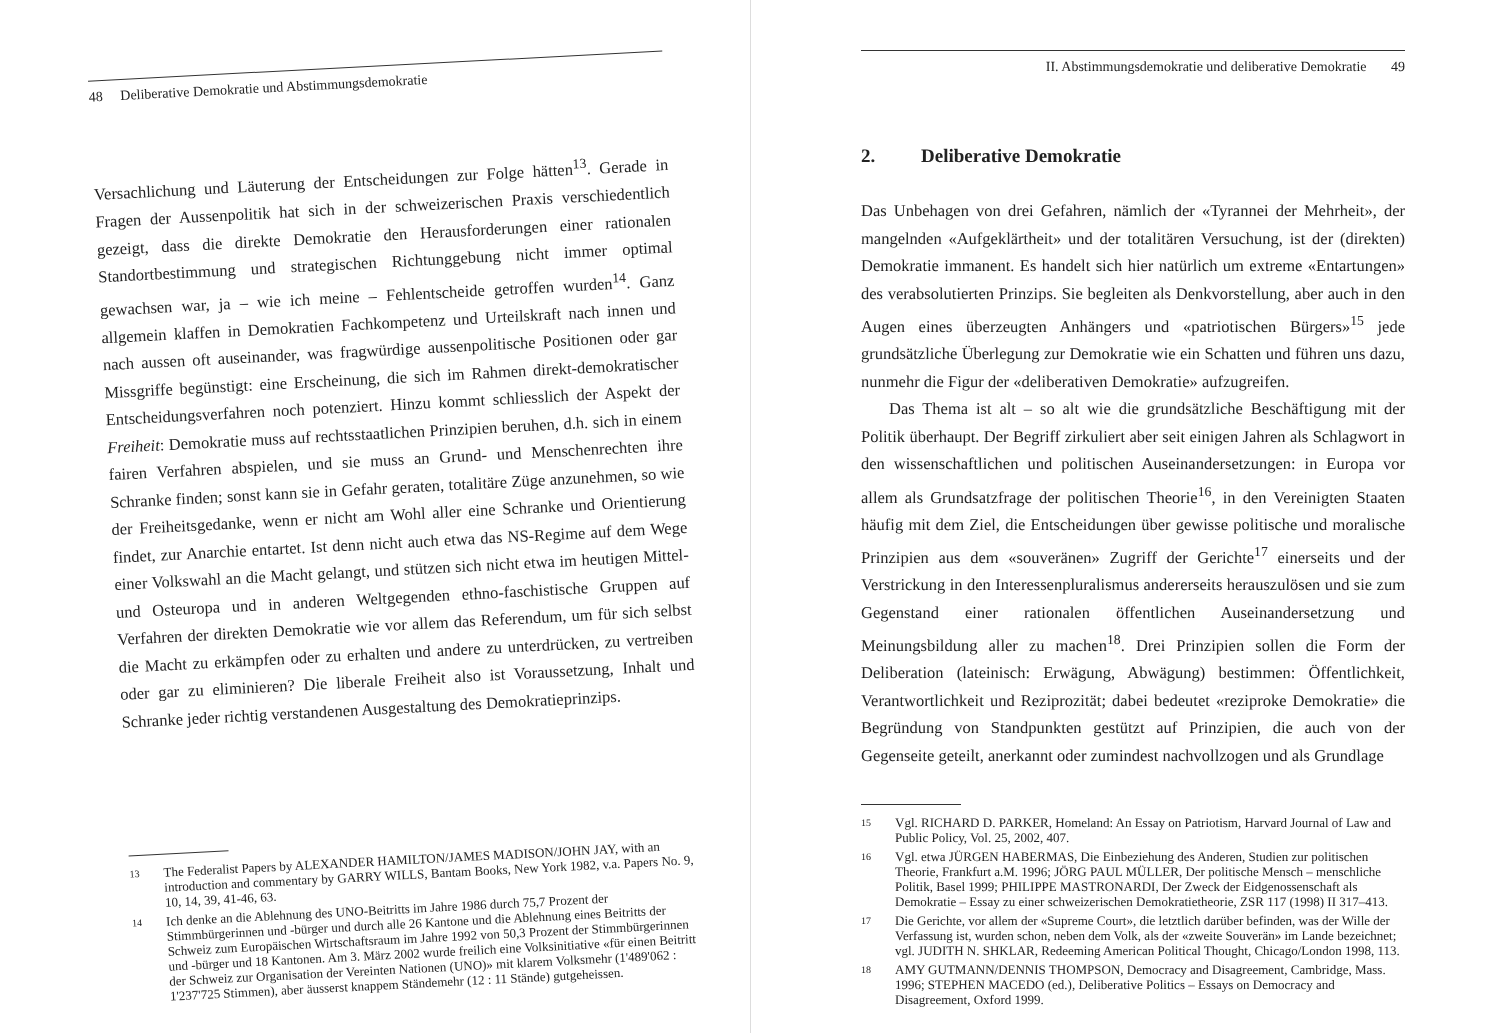48 Deliberative Demokratie und Abstimmungsdemokratie
Versachlichung und Läuterung der Entscheidungen zur Folge hätten<sup>13</sup>. Gerade in Fragen der Aussenpolitik hat sich in der schweizerischen Praxis verschiedentlich gezeigt, dass die direkte Demokratie den Herausforderungen einer rationalen Standortbestimmung und strategischen Richtunggebung nicht immer optimal gewachsen war, ja – wie ich meine – Fehlentscheide getroffen wurden<sup>14</sup>. Ganz allgemein klaffen in Demokratien Fachkompetenz und Urteilskraft nach innen und nach aussen oft auseinander, was fragwürdige aussenpolitische Positionen oder gar Missgriffe begünstigt: eine Erscheinung, die sich im Rahmen direkt-demokratischer Entscheidungsverfahren noch potenziert. Hinzu kommt schliesslich der Aspekt der Freiheit: Demokratie muss auf rechtsstaatlichen Prinzipien beruhen, d.h. sich in einem fairen Verfahren abspielen, und sie muss an Grund- und Menschenrechten ihre Schranke finden; sonst kann sie in Gefahr geraten, totalitäre Züge anzunehmen, so wie der Freiheitsgedanke, wenn er nicht am Wohl aller eine Schranke und Orientierung findet, zur Anarchie entartet. Ist denn nicht auch etwa das NS-Regime auf dem Wege einer Volkswahl an die Macht gelangt, und stützen sich nicht etwa im heutigen Mittel- und Osteuropa und in anderen Weltgegenden ethno-faschistische Gruppen auf Verfahren der direkten Demokratie wie vor allem das Referendum, um für sich selbst die Macht zu erkämpfen oder zu erhalten und andere zu unterdrücken, zu vertreiben oder gar zu eliminieren? Die liberale Freiheit also ist Voraussetzung, Inhalt und Schranke jeder richtig verstandenen Ausgestaltung des Demokratieprinzips.
13 The Federalist Papers by ALEXANDER HAMILTON/JAMES MADISON/JOHN JAY, with an introduction and commentary by GARRY WILLS, Bantam Books, New York 1982, v.a. Papers No. 9, 10, 14, 39, 41-46, 63.
14 Ich denke an die Ablehnung des UNO-Beitritts im Jahre 1986 durch 75,7 Prozent der Stimmbürgerinnen und -bürger und durch alle 26 Kantone und die Ablehnung eines Beitritts der Schweiz zum Europäischen Wirtschaftsraum im Jahre 1992 von 50,3 Prozent der Stimmbürgerinnen und -bürger und 18 Kantonen. Am 3. März 2002 wurde freilich eine Volksinitiative «für einen Beitritt der Schweiz zur Organisation der Vereinten Nationen (UNO)» mit klarem Volksmehr (1'489'062 : 1'237'725 Stimmen), aber äusserst knappem Ständemehr (12 : 11 Stände) gutgeheissen.
II. Abstimmungsdemokratie und deliberative Demokratie 49
2. Deliberative Demokratie
Das Unbehagen von drei Gefahren, nämlich der «Tyrannei der Mehrheit», der mangelnden «Aufgeklärtheit» und der totalitären Versuchung, ist der (direkten) Demokratie immanent. Es handelt sich hier natürlich um extreme «Entartungen» des verabsolutierten Prinzips. Sie begleiten als Denkvorstellung, aber auch in den Augen eines überzeugten Anhängers und «patriotischen Bürgers»<sup>15</sup> jede grundsätzliche Überlegung zur Demokratie wie ein Schatten und führen uns dazu, nunmehr die Figur der «deliberativen Demokratie» aufzugreifen.
Das Thema ist alt – so alt wie die grundsätzliche Beschäftigung mit der Politik überhaupt. Der Begriff zirkuliert aber seit einigen Jahren als Schlagwort in den wissenschaftlichen und politischen Auseinandersetzungen: in Europa vor allem als Grundsatzfrage der politischen Theorie<sup>16</sup>, in den Vereinigten Staaten häufig mit dem Ziel, die Entscheidungen über gewisse politische und moralische Prinzipien aus dem «souveränen» Zugriff der Gerichte<sup>17</sup> einerseits und der Verstrickung in den Interessenpluralismus andererseits herauszulösen und sie zum Gegenstand einer rationalen öffentlichen Auseinandersetzung und Meinungsbildung aller zu machen<sup>18</sup>. Drei Prinzipien sollen die Form der Deliberation (lateinisch: Erwägung, Abwägung) bestimmen: Öffentlichkeit, Verantwortlichkeit und Reziprozität; dabei bedeutet «reziproke Demokratie» die Begründung von Standpunkten gestützt auf Prinzipien, die auch von der Gegenseite geteilt, anerkannt oder zumindest nachvollzogen und als Grundlage
15 Vgl. RICHARD D. PARKER, Homeland: An Essay on Patriotism, Harvard Journal of Law and Public Policy, Vol. 25, 2002, 407.
16 Vgl. etwa JÜRGEN HABERMAS, Die Einbeziehung des Anderen, Studien zur politischen Theorie, Frankfurt a.M. 1996; JÖRG PAUL MÜLLER, Der politische Mensch – menschliche Politik, Basel 1999; PHILIPPE MASTRONARDI, Der Zweck der Eidgenossenschaft als Demokratie – Essay zu einer schweizerischen Demokratietheorie, ZSR 117 (1998) II 317–413.
17 Die Gerichte, vor allem der «Supreme Court», die letztlich darüber befinden, was der Wille der Verfassung ist, wurden schon, neben dem Volk, als der «zweite Souverän» im Lande bezeichnet; vgl. JUDITH N. SHKLAR, Redeeming American Political Thought, Chicago/London 1998, 113.
18 AMY GUTMANN/DENNIS THOMPSON, Democracy and Disagreement, Cambridge, Mass. 1996; STEPHEN MACEDO (ed.), Deliberative Politics – Essays on Democracy and Disagreement, Oxford 1999.